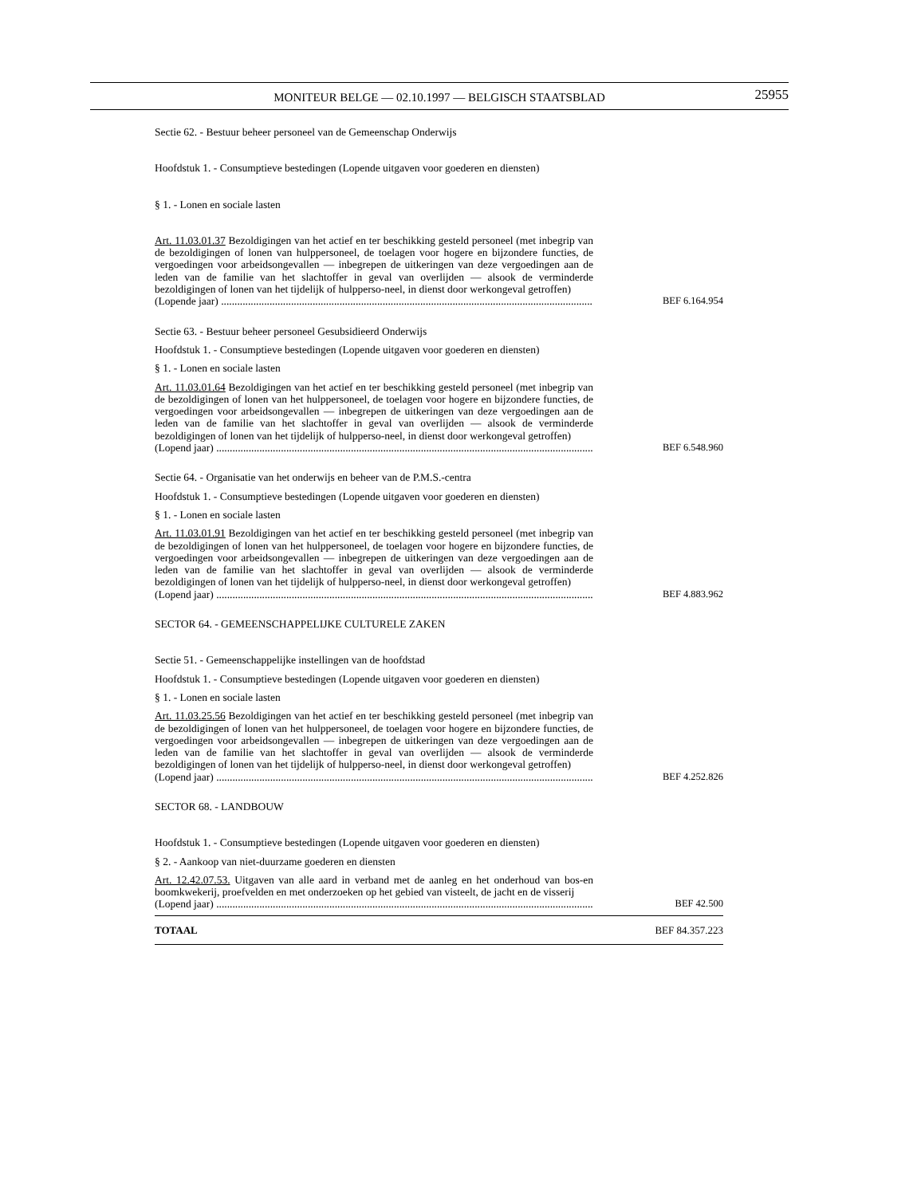MONITEUR BELGE — 02.10.1997 — BELGISCH STAATSBLAD
25955
Sectie 62. - Bestuur beheer personeel van de Gemeenschap Onderwijs
Hoofdstuk 1. - Consumptieve bestedingen (Lopende uitgaven voor goederen en diensten)
§ 1. - Lonen en sociale lasten
Art. 11.03.01.37 Bezoldigingen van het actief en ter beschikking gesteld personeel (met inbegrip van de bezoldigingen of lonen van hulppersoneel, de toelagen voor hogere en bijzondere functies, de vergoedingen voor arbeidsongevallen — inbegrepen de uitkeringen van deze vergoedingen aan de leden van de familie van het slachtoffer in geval van overlijden — alsook de verminderde bezoldigingen of lonen van het tijdelijk of hulpperso-neel, in dienst door werkongeval getroffen)
(Lopende jaar) .................................................................................................................................................. BEF 6.164.954
Sectie 63. - Bestuur beheer personeel Gesubsidieerd Onderwijs
Hoofdstuk 1. - Consumptieve bestedingen (Lopende uitgaven voor goederen en diensten)
§ 1. - Lonen en sociale lasten
Art. 11.03.01.64 Bezoldigingen van het actief en ter beschikking gesteld personeel (met inbegrip van de bezoldigingen of lonen van het hulppersoneel, de toelagen voor hogere en bijzondere functies, de vergoedingen voor arbeidsongevallen — inbegrepen de uitkeringen van deze vergoedingen aan de leden van de familie van het slachtoffer in geval van overlijden — alsook de verminderde bezoldigingen of lonen van het tijdelijk of hulpperso-neel, in dienst door werkongeval getroffen)
(Lopend jaar) .................................................................................................................................................. BEF 6.548.960
Sectie 64. - Organisatie van het onderwijs en beheer van de P.M.S.-centra
Hoofdstuk 1. - Consumptieve bestedingen (Lopende uitgaven voor goederen en diensten)
§ 1. - Lonen en sociale lasten
Art. 11.03.01.91 Bezoldigingen van het actief en ter beschikking gesteld personeel (met inbegrip van de bezoldigingen of lonen van het hulppersoneel, de toelagen voor hogere en bijzondere functies, de vergoedingen voor arbeidsongevallen — inbegrepen de uitkeringen van deze vergoedingen aan de leden van de familie van het slachtoffer in geval van overlijden — alsook de verminderde bezoldigingen of lonen van het tijdelijk of hulpperso-neel, in dienst door werkongeval getroffen)
(Lopend jaar) .................................................................................................................................................. BEF 4.883.962
SECTOR 64. - GEMEENSCHAPPELIJKE CULTURELE ZAKEN
Sectie 51. - Gemeenschappelijke instellingen van de hoofdstad
Hoofdstuk 1. - Consumptieve bestedingen (Lopende uitgaven voor goederen en diensten)
§ 1. - Lonen en sociale lasten
Art. 11.03.25.56 Bezoldigingen van het actief en ter beschikking gesteld personeel (met inbegrip van de bezoldigingen of lonen van het hulppersoneel, de toelagen voor hogere en bijzondere functies, de vergoedingen voor arbeidsongevallen — inbegrepen de uitkeringen van deze vergoedingen aan de leden van de familie van het slachtoffer in geval van overlijden — alsook de verminderde bezoldigingen of lonen van het tijdelijk of hulpperso-neel, in dienst door werkongeval getroffen)
(Lopend jaar) .................................................................................................................................................. BEF 4.252.826
SECTOR 68. - LANDBOUW
Hoofdstuk 1. - Consumptieve bestedingen (Lopende uitgaven voor goederen en diensten)
§ 2. - Aankoop van niet-duurzame goederen en diensten
Art. 12.42.07.53. Uitgaven van alle aard in verband met de aanleg en het onderhoud van bos-en boomkwekerij, proefvelden en met onderzoeken op het gebied van visteelt, de jacht en de visserij
(Lopend jaar) .................................................................................................................................................. BEF 42.500
TOTAAL BEF 84.357.223